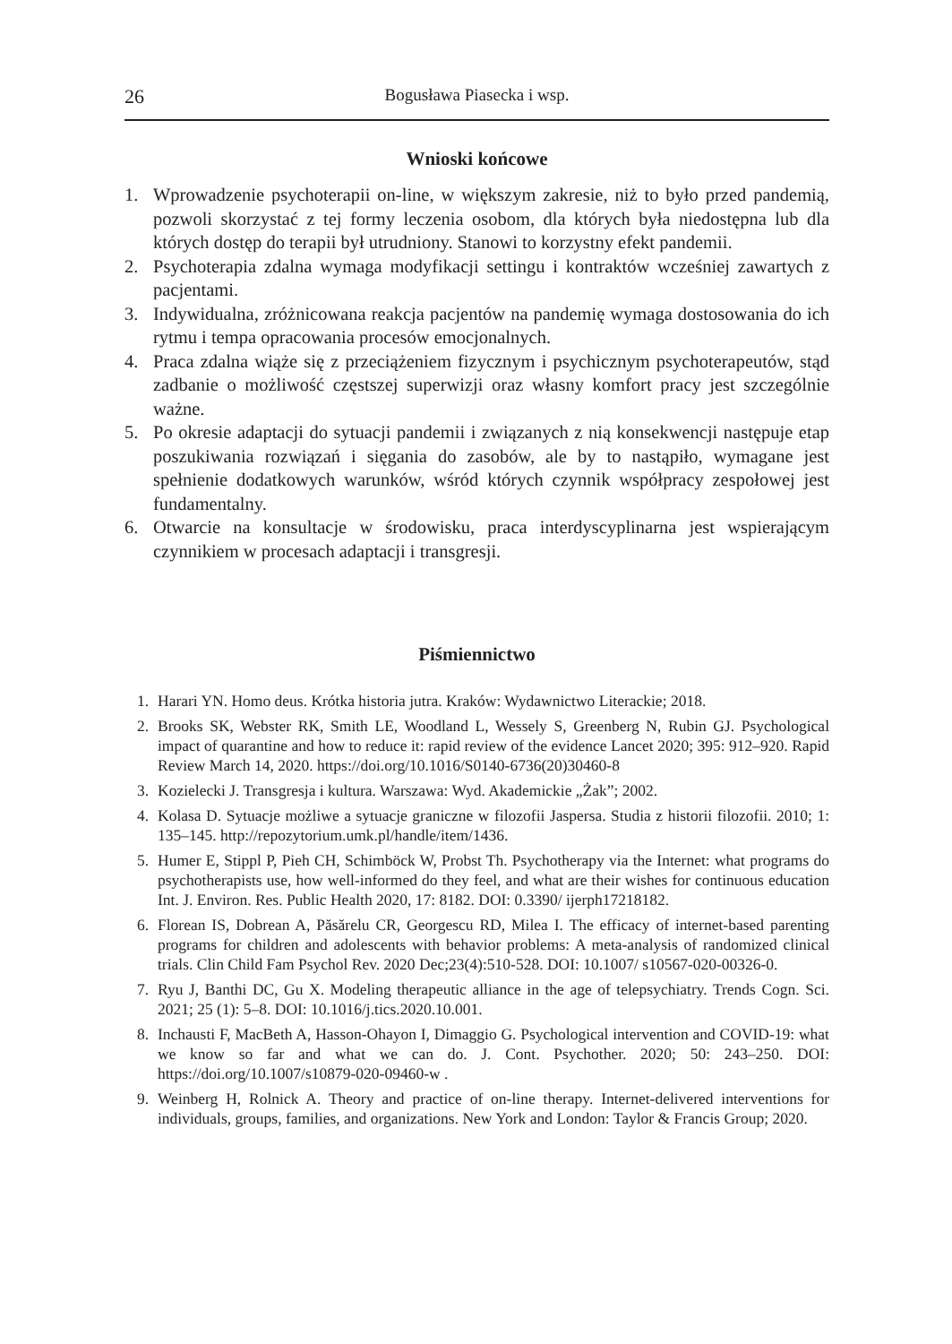26 Bogusława Piasecka i wsp.
Wnioski końcowe
1. Wprowadzenie psychoterapii on-line, w większym zakresie, niż to było przed pandemią, pozwoli skorzystać z tej formy leczenia osobom, dla których była niedostępna lub dla których dostęp do terapii był utrudniony. Stanowi to korzystny efekt pandemii.
2. Psychoterapia zdalna wymaga modyfikacji settingu i kontraktów wcześniej zawartych z pacjentami.
3. Indywidualna, zróżnicowana reakcja pacjentów na pandemię wymaga dostosowania do ich rytmu i tempa opracowania procesów emocjonalnych.
4. Praca zdalna wiąże się z przeciążeniem fizycznym i psychicznym psychoterapeutów, stąd zadbanie o możliwość częstszej superwizji oraz własny komfort pracy jest szczególnie ważne.
5. Po okresie adaptacji do sytuacji pandemii i związanych z nią konsekwencji następuje etap poszukiwania rozwiązań i sięgania do zasobów, ale by to nastąpiło, wymagane jest spełnienie dodatkowych warunków, wśród których czynnik współpracy zespołowej jest fundamentalny.
6. Otwarcie na konsultacje w środowisku, praca interdyscyplinarna jest wspierającym czynnikiem w procesach adaptacji i transgresji.
Piśmiennictwo
1. Harari YN. Homo deus. Krótka historia jutra. Kraków: Wydawnictwo Literackie; 2018.
2. Brooks SK, Webster RK, Smith LE, Woodland L, Wessely S, Greenberg N, Rubin GJ. Psychological impact of quarantine and how to reduce it: rapid review of the evidence Lancet 2020; 395: 912–920. Rapid Review March 14, 2020. https://doi.org/10.1016/S0140-6736(20)30460-8
3. Kozielecki J. Transgresja i kultura. Warszawa: Wyd. Akademickie „Żak”; 2002.
4. Kolasa D. Sytuacje możliwe a sytuacje graniczne w filozofii Jaspersa. Studia z historii filozofii. 2010; 1: 135–145. http://repozytorium.umk.pl/handle/item/1436.
5. Humer E, Stippl P, Pieh CH, Schimböck W, Probst Th. Psychotherapy via the Internet: what programs do psychotherapists use, how well-informed do they feel, and what are their wishes for continuous education Int. J. Environ. Res. Public Health 2020, 17: 8182. DOI: 0.3390/ ijerph17218182.
6. Florean IS, Dobrean A, Păsărelu CR, Georgescu RD, Milea I. The efficacy of internet-based parenting programs for children and adolescents with behavior problems: A meta-analysis of randomized clinical trials. Clin Child Fam Psychol Rev. 2020 Dec;23(4):510-528. DOI: 10.1007/ s10567-020-00326-0.
7. Ryu J, Banthi DC, Gu X. Modeling therapeutic alliance in the age of telepsychiatry. Trends Cogn. Sci. 2021; 25 (1): 5–8. DOI: 10.1016/j.tics.2020.10.001.
8. Inchausti F, MacBeth A, Hasson-Ohayon I, Dimaggio G. Psychological intervention and COVID-19: what we know so far and what we can do. J. Cont. Psychother. 2020; 50: 243–250. DOI: https://doi.org/10.1007/s10879-020-09460-w .
9. Weinberg H, Rolnick A. Theory and practice of on-line therapy. Internet-delivered interventions for individuals, groups, families, and organizations. New York and London: Taylor & Francis Group; 2020.